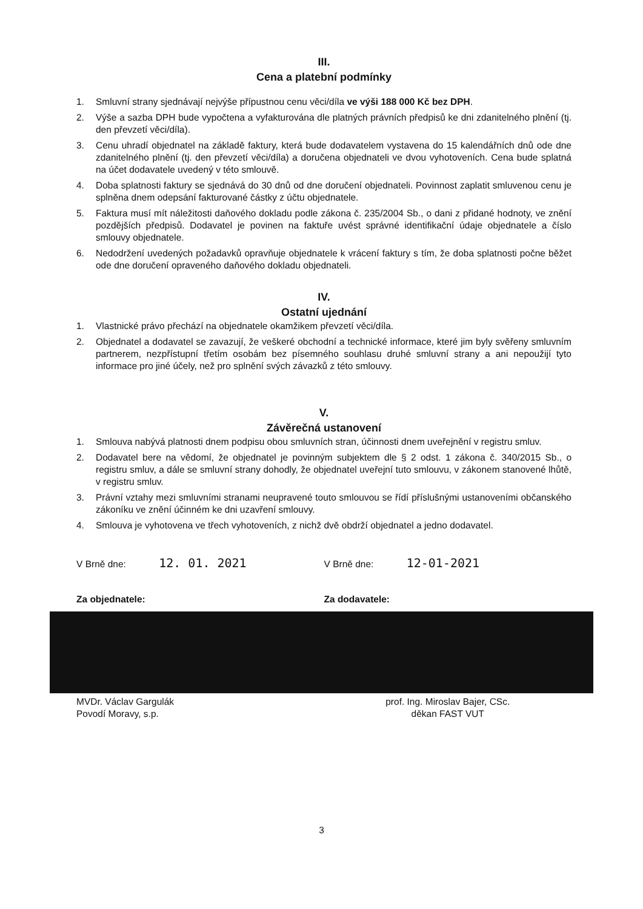III.
Cena a platební podmínky
1. Smluvní strany sjednávají nejvýše přípustnou cenu věci/díla ve výši 188 000 Kč bez DPH.
2. Výše a sazba DPH bude vypočtena a vyfakturována dle platných právních předpisů ke dni zdanitelného plnění (tj. den převzetí věci/díla).
3. Cenu uhradí objednatel na základě faktury, která bude dodavatelem vystavena do 15 kalendářních dnů ode dne zdanitelného plnění (tj. den převzetí věci/díla) a doručena objednateli ve dvou vyhotoveních. Cena bude splatná na účet dodavatele uvedený v této smlouvě.
4. Doba splatnosti faktury se sjednává do 30 dnů od dne doručení objednateli. Povinnost zaplatit smluvenou cenu je splněna dnem odepsání fakturované částky z účtu objednatele.
5. Faktura musí mít náležitosti daňového dokladu podle zákona č. 235/2004 Sb., o dani z přidané hodnoty, ve znění pozdějších předpisů. Dodavatel je povinen na faktuře uvést správné identifikační údaje objednatele a číslo smlouvy objednatele.
6. Nedodržení uvedených požadavků opravňuje objednatele k vrácení faktury s tím, že doba splatnosti počne běžet ode dne doručení opraveného daňového dokladu objednateli.
IV.
Ostatní ujednání
1. Vlastnické právo přechází na objednatele okamžikem převzetí věci/díla.
2. Objednatel a dodavatel se zavazují, že veškeré obchodní a technické informace, které jim byly svěřeny smluvním partnerem, nezpřístupní třetím osobám bez písemného souhlasu druhé smluvní strany a ani nepoužijí tyto informace pro jiné účely, než pro splnění svých závazků z této smlouvy.
V.
Závěrečná ustanovení
1. Smlouva nabývá platnosti dnem podpisu obou smluvních stran, účinnosti dnem uveřejnění v registru smluv.
2. Dodavatel bere na vědomí, že objednatel je povinným subjektem dle § 2 odst. 1 zákona č. 340/2015 Sb., o registru smluv, a dále se smluvní strany dohodly, že objednatel uveřejní tuto smlouvu, v zákonem stanovené lhůtě, v registru smluv.
3. Právní vztahy mezi smluvními stranami neupravené touto smlouvou se řídí příslušnými ustanoveními občanského zákoníku ve znění účinném ke dni uzavření smlouvy.
4. Smlouva je vyhotovena ve třech vyhotoveních, z nichž dvě obdrží objednatel a jedno dodavatel.
V Brně dne: 12. 01. 2021
V Brně dne: 12-01-2021
Za objednatele: Za dodavatele:
MVDr. Václav Gargulák
Povodí Moravy, s.p.
prof. Ing. Miroslav Bajer, CSc.
děkan FAST VUT
3